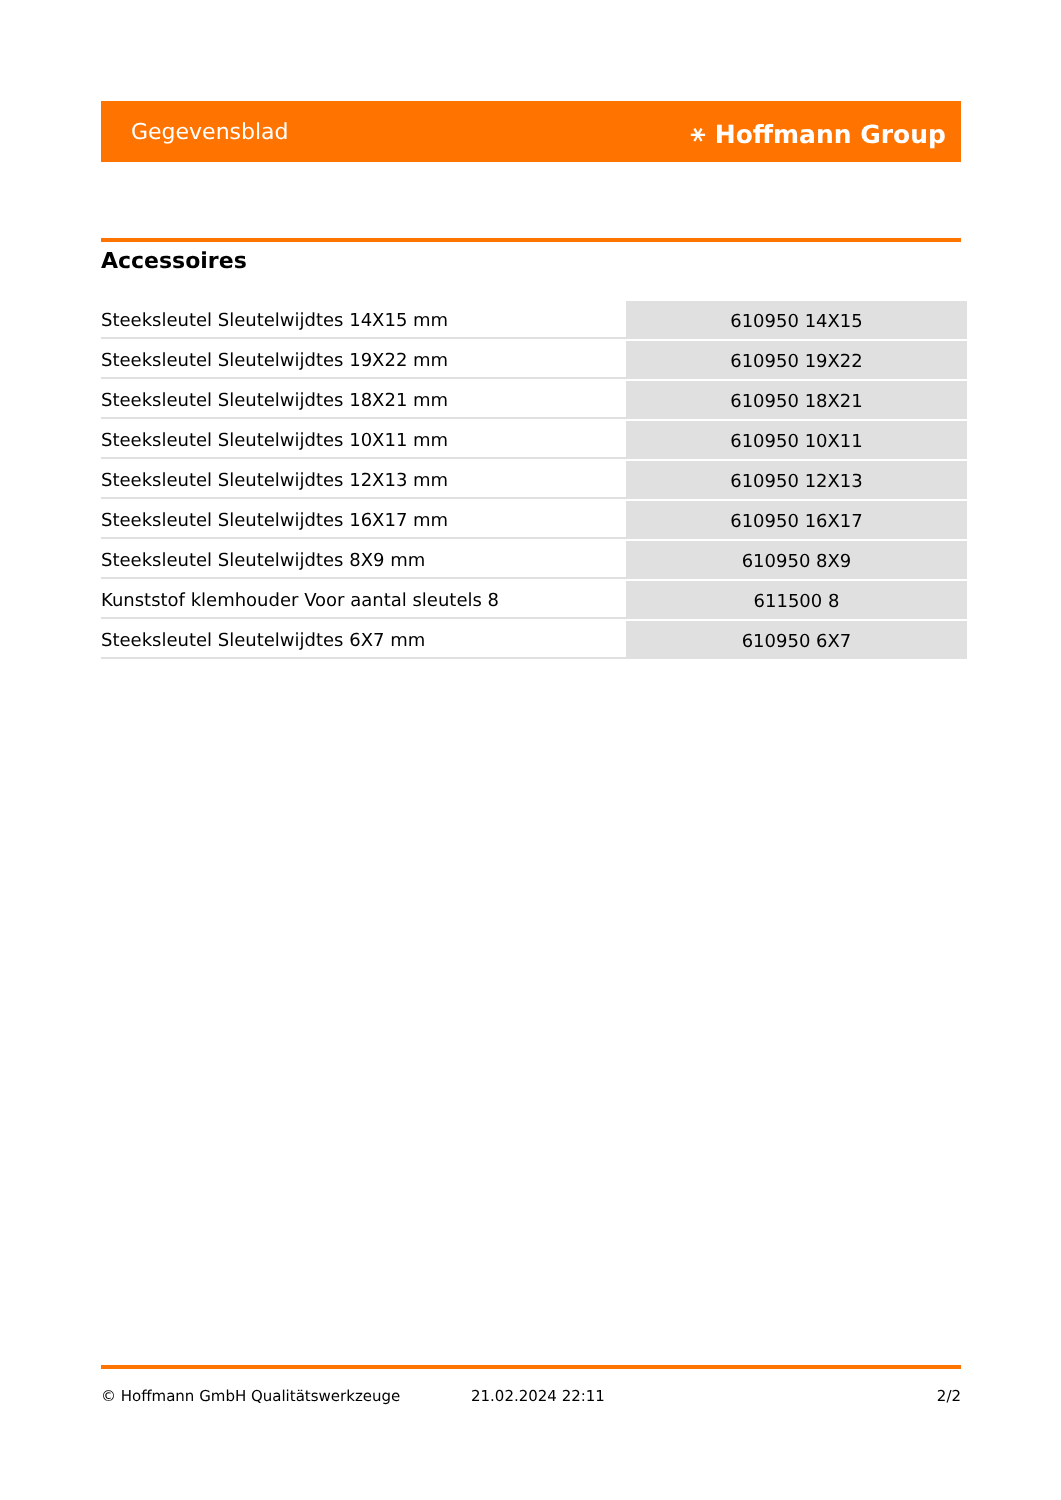Gegevensblad ⚹ Hoffmann Group
Accessoires
| Steeksleutel Sleutelwijdtes 14X15 mm | 610950 14X15 |
| Steeksleutel Sleutelwijdtes 19X22 mm | 610950 19X22 |
| Steeksleutel Sleutelwijdtes 18X21 mm | 610950 18X21 |
| Steeksleutel Sleutelwijdtes 10X11 mm | 610950 10X11 |
| Steeksleutel Sleutelwijdtes 12X13 mm | 610950 12X13 |
| Steeksleutel Sleutelwijdtes 16X17 mm | 610950 16X17 |
| Steeksleutel Sleutelwijdtes 8X9 mm | 610950 8X9 |
| Kunststof klemhouder Voor aantal sleutels 8 | 611500 8 |
| Steeksleutel Sleutelwijdtes 6X7 mm | 610950 6X7 |
© Hoffmann GmbH Qualitätswerkzeuge 21.02.2024 22:11 2/2